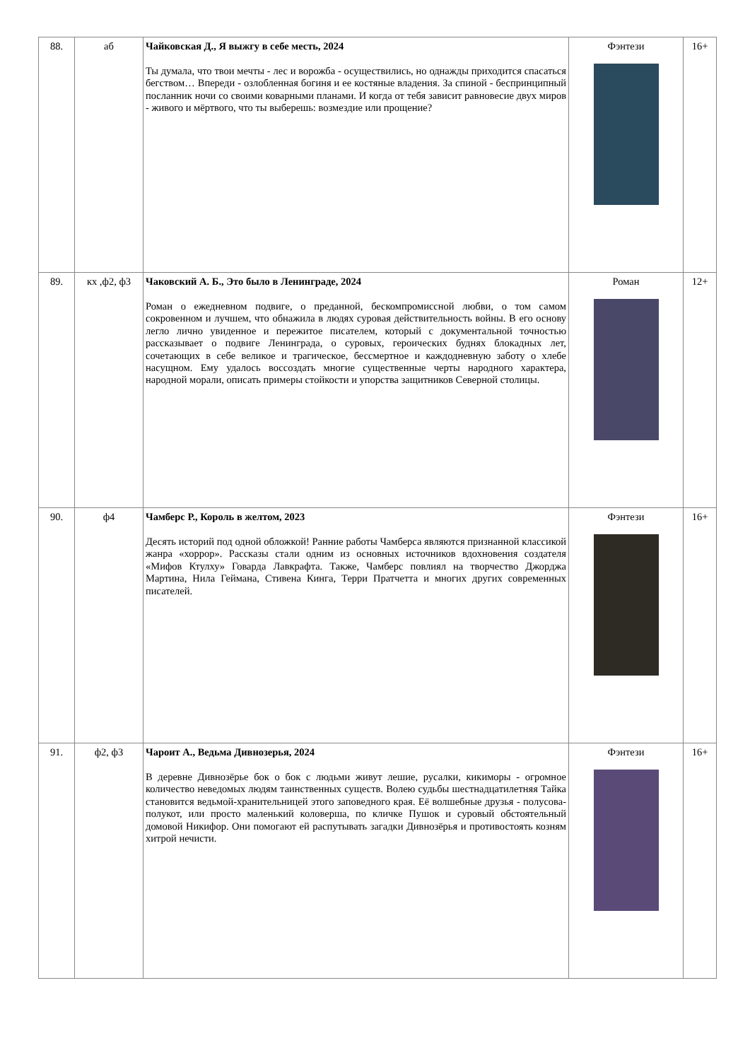| 88. | аб | Чайковская Д., Я выжгу в себе месть, 2024 Ты думала, что твои мечты - лес и ворожба - осуществились, но однажды приходится спасаться бегством… Впереди - озлобленная богиня и ее костяные владения. За спиной - беспринципный посланник ночи со своими коварными планами. И когда от тебя зависит равновесие двух миров - живого и мёртвого, что ты выберешь: возмездие или прощение? | Фэнтези | 16+ |
| 89. | кх ,ф2, ф3 | Чаковский А. Б., Это было в Ленинграде, 2024 Роман о ежедневном подвиге, о преданной, бескомпромиссной любви, о том самом сокровенном и лучшем, что обнажила в людях суровая действительность войны. В его основу легло лично увиденное и пережитое писателем, который с документальной точностью рассказывает о подвиге Ленинграда, о суровых, героических буднях блокадных лет, сочетающих в себе великое и трагическое, бессмертное и каждодневную заботу о хлебе насущном. Ему удалось воссоздать многие существенные черты народного характера, народной морали, описать примеры стойкости и упорства защитников Северной столицы. | Роман | 12+ |
| 90. | ф4 | Чамберс Р., Король в желтом, 2023 Десять историй под одной обложкой! Ранние работы Чамберса являются признанной классикой жанра «хоррор». Рассказы стали одним из основных источников вдохновения создателя «Мифов Ктулху» Говарда Лавкрафта. Также, Чамберс повлиял на творчество Джорджа Мартина, Нила Геймана, Стивена Кинга, Терри Пратчетта и многих других современных писателей. | Фэнтези | 16+ |
| 91. | ф2, ф3 | Чароит А., Ведьма Дивнозерья, 2024 В деревне Дивнозёрье бок о бок с людьми живут лешие, русалки, кикиморы - огромное количество неведомых людям таинственных существ. Волею судьбы шестнадцатилетняя Тайка становится ведьмой-хранительницей этого заповедного края. Её волшебные друзья - полусова-полукот, или просто маленький коловерша, по кличке Пушок и суровый обстоятельный домовой Никифор. Они помогают ей распутывать загадки Дивнозёрья и противостоять козням хитрой нечисти. | Фэнтези | 16+ |